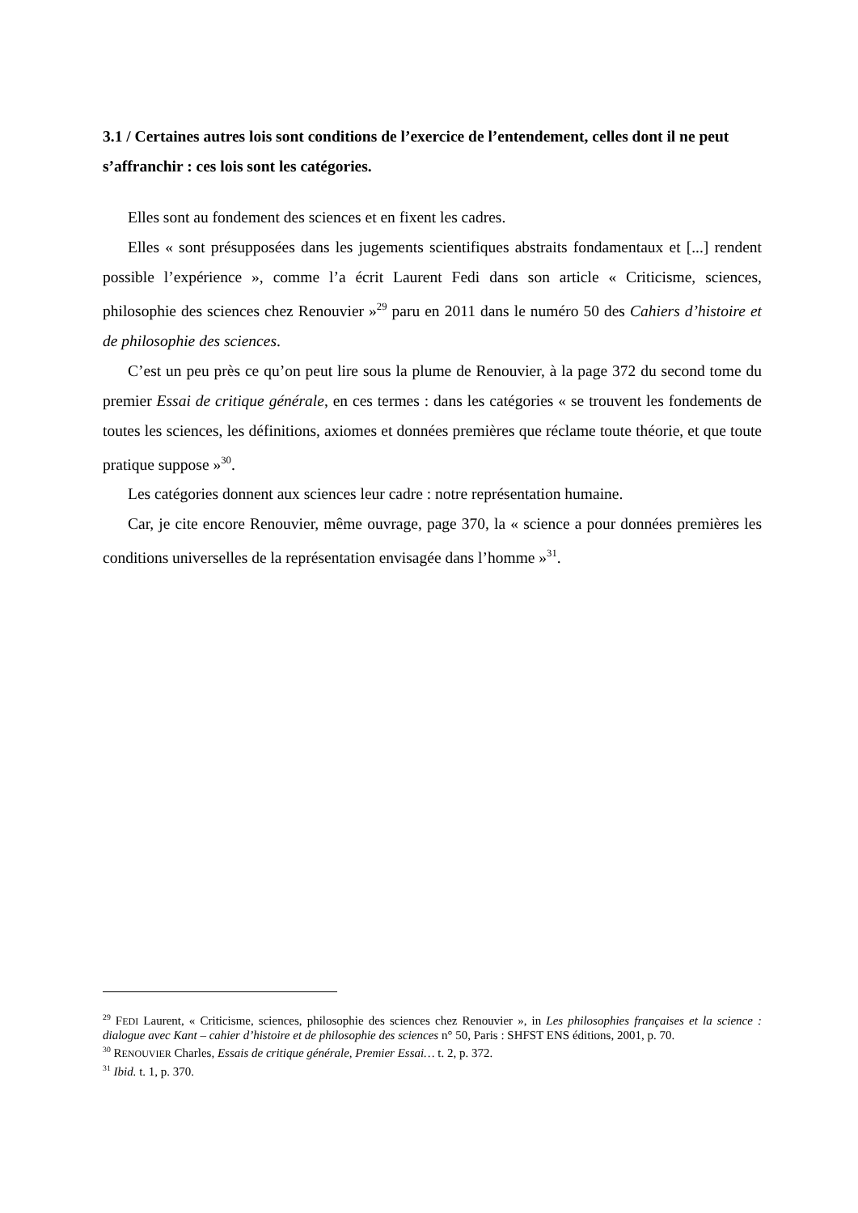3.1 / Certaines autres lois sont conditions de l’exercice de l’entendement, celles dont il ne peut s’affranchir : ces lois sont les catégories.
Elles sont au fondement des sciences et en fixent les cadres.
Elles « sont présupposées dans les jugements scientifiques abstraits fondamentaux et [...] rendent possible l’expérience », comme l’a écrit Laurent Fedi dans son article « Criticisme, sciences, philosophie des sciences chez Renouvier »<sup>29</sup> paru en 2011 dans le numéro 50 des Cahiers d’histoire et de philosophie des sciences.
C’est un peu près ce qu’on peut lire sous la plume de Renouvier, à la page 372 du second tome du premier Essai de critique générale, en ces termes : dans les catégories « se trouvent les fondements de toutes les sciences, les définitions, axiomes et données premières que réclame toute théorie, et que toute pratique suppose »<sup>30</sup>.
Les catégories donnent aux sciences leur cadre : notre représentation humaine.
Car, je cite encore Renouvier, même ouvrage, page 370, la « science a pour données premières les conditions universelles de la représentation envisagée dans l’homme »<sup>31</sup>.
<sup>29</sup> FEDI Laurent, « Criticisme, sciences, philosophie des sciences chez Renouvier », in Les philosophies françaises et la science : dialogue avec Kant – cahier d’histoire et de philosophie des sciences n° 50, Paris : SHFST ENS éditions, 2001, p. 70.
<sup>30</sup> RENOUVIER Charles, Essais de critique générale, Premier Essai… t. 2, p. 372.
<sup>31</sup> Ibid. t. 1, p. 370.